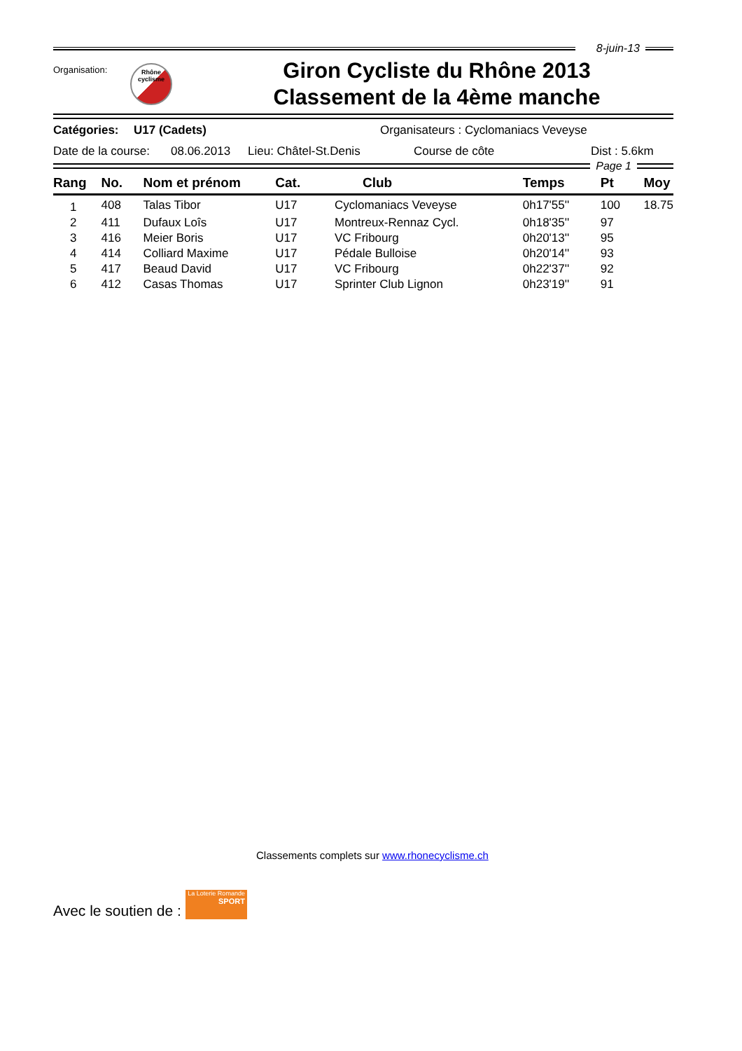8-juin-13
Organisation:
Rhône
cyclisme
Giron Cycliste du Rhône 2013
Classement de la 4ème manche
Catégories: U17 (Cadets) Organisateurs : Cyclomaniacs Veveyse
Date de la course: 08.06.2013 Lieu: Châtel-St.Denis Course de côte Dist : 5.6km
Page 1
| Rang | No. | Nom et prénom | Cat. | Club | Temps | Pt | Moy |
| --- | --- | --- | --- | --- | --- | --- | --- |
| 1 | 408 | Talas Tibor | U17 | Cyclomaniacs Veveyse | 0h17'55'' | 100 | 18.75 |
| 2 | 411 | Dufaux Loîs | U17 | Montreux-Rennaz Cycl. | 0h18'35'' | 97 | |
| 3 | 416 | Meier Boris | U17 | VC Fribourg | 0h20'13'' | 95 | |
| 4 | 414 | Colliard Maxime | U17 | Pédale Bulloise | 0h20'14'' | 93 | |
| 5 | 417 | Beaud David | U17 | VC Fribourg | 0h22'37'' | 92 | |
| 6 | 412 | Casas Thomas | U17 | Sprinter Club Lignon | 0h23'19'' | 91 | |
Classements complets sur www.rhonecyclisme.ch
Avec le soutien de :
La Loterie Romande
SPORT